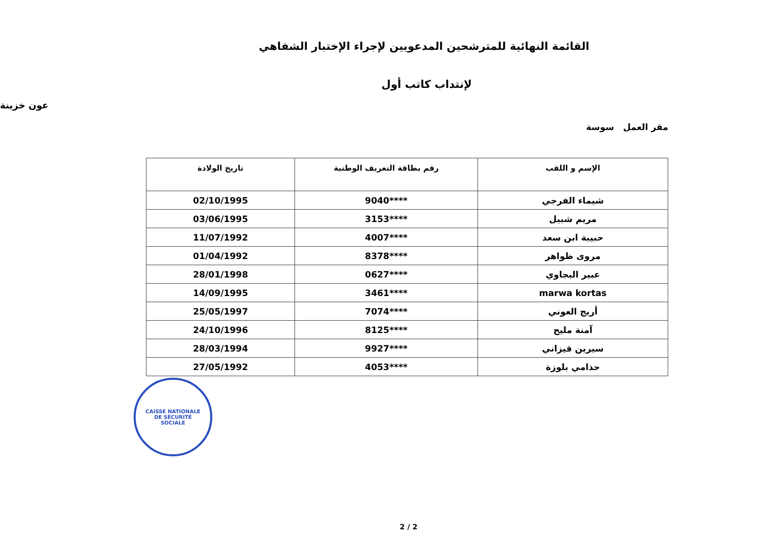القائمة النهائية للمترشحين المدعويين لإجراء الإختبار الشفاهي
لإنتداب كاتب أول
عون خزينة
مقر العمل سوسة
| الإسم و اللقب | رقم بطاقة التعريف الوطنية | تاريخ الولادة |
| --- | --- | --- |
| شيماء الفرجي | ****9040 | 02/10/1995 |
| مريم شبيل | ****3153 | 03/06/1995 |
| حبيبة ابن سعد | ****4007 | 11/07/1992 |
| مروى ظواهر | ****8378 | 01/04/1992 |
| عبير البجاوي | ****0627 | 28/01/1998 |
| marwa kortas | ****3461 | 14/09/1995 |
| أريج العوني | ****7074 | 25/05/1997 |
| آمنة مليح | ****8125 | 24/10/1996 |
| سيرين قيزاني | ****9927 | 28/03/1994 |
| حذامي بلوزة | ****4053 | 27/05/1992 |
CAISSE NATIONALE
DE SÉCURITÉ
SOCIALE
2 / 2